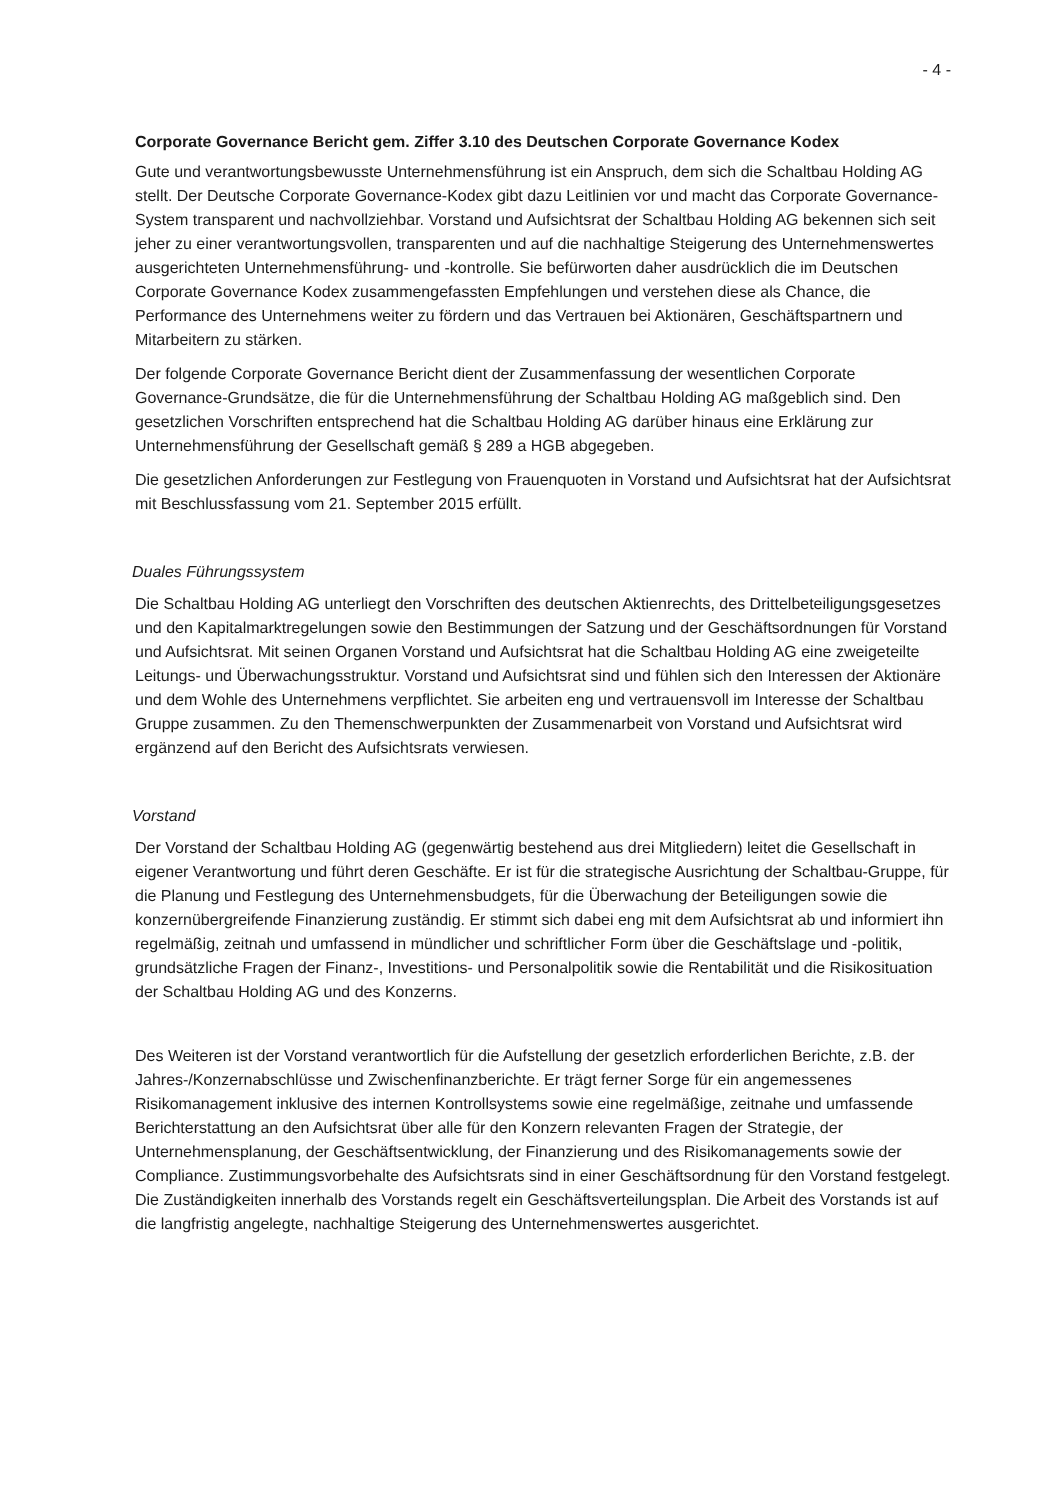- 4 -
Corporate Governance Bericht gem. Ziffer 3.10 des Deutschen Corporate Governance Kodex
Gute und verantwortungsbewusste Unternehmensführung ist ein Anspruch, dem sich die Schaltbau Holding AG stellt. Der Deutsche Corporate Governance-Kodex gibt dazu Leitlinien vor und macht das Corporate Governance-System transparent und nachvollziehbar. Vorstand und Aufsichtsrat der Schaltbau Holding AG bekennen sich seit jeher zu einer verantwortungsvollen, transparenten und auf die nachhaltige Steigerung des Unternehmenswertes ausgerichteten Unternehmensführung- und -kontrolle. Sie befürworten daher ausdrücklich die im Deutschen Corporate Governance Kodex zusammengefassten Empfehlungen und verstehen diese als Chance, die Performance des Unternehmens weiter zu fördern und das Vertrauen bei Aktionären, Geschäftspartnern und Mitarbeitern zu stärken.
Der folgende Corporate Governance Bericht dient der Zusammenfassung der wesentlichen Corporate Governance-Grundsätze, die für die Unternehmensführung der Schaltbau Holding AG maßgeblich sind. Den gesetzlichen Vorschriften entsprechend hat die Schaltbau Holding AG darüber hinaus eine Erklärung zur Unternehmensführung der Gesellschaft gemäß § 289 a HGB abgegeben.
Die gesetzlichen Anforderungen zur Festlegung von Frauenquoten in Vorstand und Aufsichtsrat hat der Aufsichtsrat mit Beschlussfassung vom 21. September 2015 erfüllt.
Duales Führungssystem
Die Schaltbau Holding AG unterliegt den Vorschriften des deutschen Aktienrechts, des Drittelbeteiligungsgesetzes und den Kapitalmarktregelungen sowie den Bestimmungen der Satzung und der Geschäftsordnungen für Vorstand und Aufsichtsrat. Mit seinen Organen Vorstand und Aufsichtsrat hat die Schaltbau Holding AG eine zweigeteilte Leitungs- und Überwachungsstruktur. Vorstand und Aufsichtsrat sind und fühlen sich den Interessen der Aktionäre und dem Wohle des Unternehmens verpflichtet. Sie arbeiten eng und vertrauensvoll im Interesse der Schaltbau Gruppe zusammen. Zu den Themenschwerpunkten der Zusammenarbeit von Vorstand und Aufsichtsrat wird ergänzend auf den Bericht des Aufsichtsrats verwiesen.
Vorstand
Der Vorstand der Schaltbau Holding AG (gegenwärtig bestehend aus drei Mitgliedern) leitet die Gesellschaft in eigener Verantwortung und führt deren Geschäfte. Er ist für die strategische Ausrichtung der Schaltbau-Gruppe, für die Planung und Festlegung des Unternehmensbudgets, für die Überwachung der Beteiligungen sowie die konzernübergreifende Finanzierung zuständig. Er stimmt sich dabei eng mit dem Aufsichtsrat ab und informiert ihn regelmäßig, zeitnah und umfassend in mündlicher und schriftlicher Form über die Geschäftslage und -politik, grundsätzliche Fragen der Finanz-, Investitions- und Personalpolitik sowie die Rentabilität und die Risikosituation der Schaltbau Holding AG und des Konzerns.
Des Weiteren ist der Vorstand verantwortlich für die Aufstellung der gesetzlich erforderlichen Berichte, z.B. der Jahres-/Konzernabschlüsse und Zwischenfinanzberichte. Er trägt ferner Sorge für ein angemessenes Risikomanagement inklusive des internen Kontrollsystems sowie eine regelmäßige, zeitnahe und umfassende Berichterstattung an den Aufsichtsrat über alle für den Konzern relevanten Fragen der Strategie, der Unternehmensplanung, der Geschäftsentwicklung, der Finanzierung und des Risikomanagements sowie der Compliance. Zustimmungsvorbehalte des Aufsichtsrats sind in einer Geschäftsordnung für den Vorstand festgelegt. Die Zuständigkeiten innerhalb des Vorstands regelt ein Geschäftsverteilungsplan. Die Arbeit des Vorstands ist auf die langfristig angelegte, nachhaltige Steigerung des Unternehmenswertes ausgerichtet.